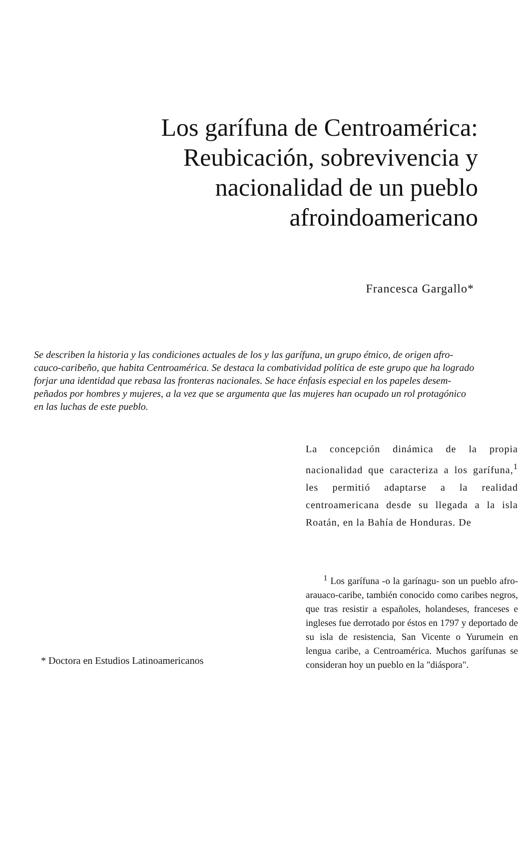Los garífuna de Centroamérica:
Reubicación, sobrevivencia y
nacionalidad de un pueblo
afroindoamericano
Francesca Gargallo*
Se describen la historia y las condiciones actuales de los y las garífuna, un grupo étnico, de origen afro-
cauco-caribeño, que habita Centroamérica. Se destaca la combatividad política de este grupo que ha logrado
forjar una identidad que rebasa las fronteras nacionales. Se hace énfasis especial en los papeles desem-
peñados por hombres y mujeres, a la vez que se argumenta que las mujeres han ocupado un rol protagónico
en las luchas de este pueblo.
* Doctora en Estudios Latinoamericanos
La concepción dinámica de la propia nacionalidad que caracteriza a los garífuna,<sup>1</sup> les permitió adaptarse a la realidad centroamericana desde su llegada a la isla Roatán, en la Bahía de Honduras. De
<sup>1</sup> Los garífuna -o la garínagu- son un pueblo afro-arauaco-caribe, también conocido como caribes negros, que tras resistir a españoles, holandeses, franceses e ingleses fue derrotado por éstos en 1797 y deportado de su isla de resistencia, San Vicente o Yurumein en lengua caribe, a Centroamérica. Muchos garífunas se consideran hoy un pueblo en la "diáspora".